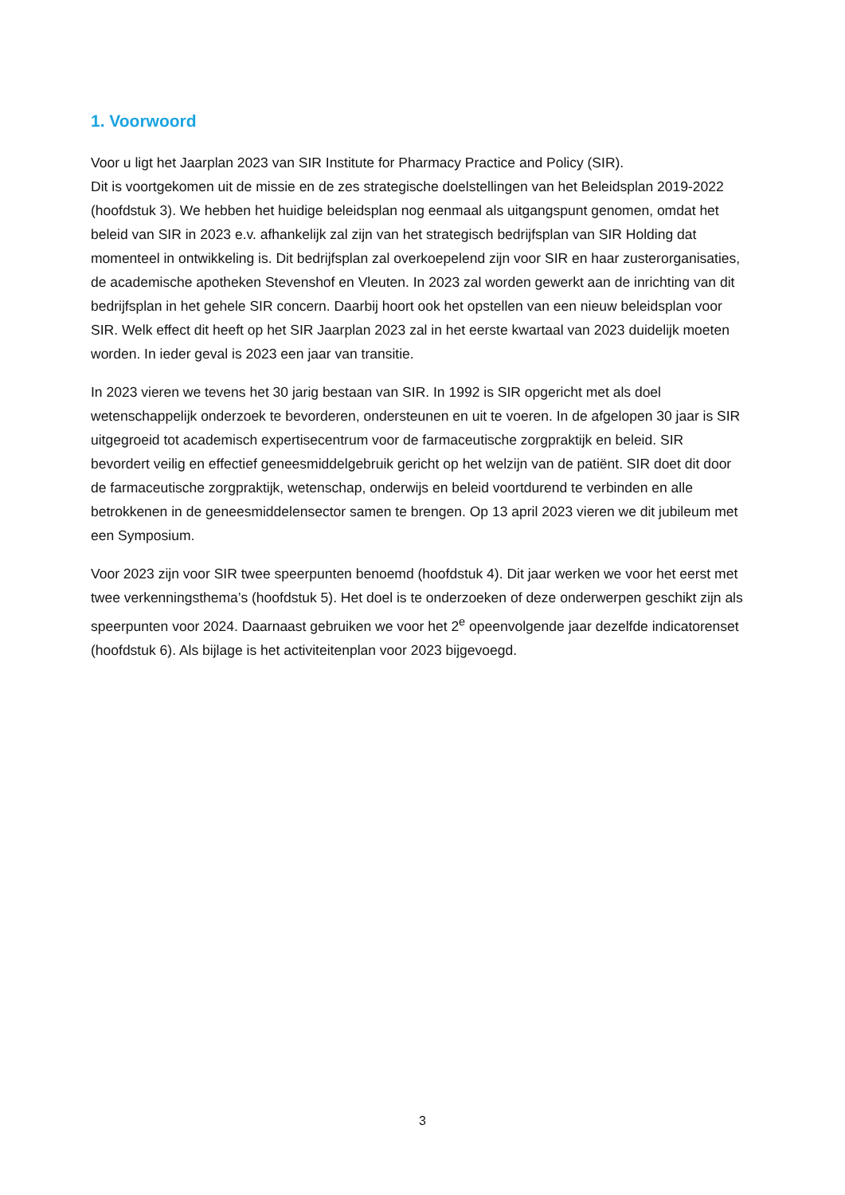1. Voorwoord
Voor u ligt het Jaarplan 2023 van SIR Institute for Pharmacy Practice and Policy (SIR).
Dit is voortgekomen uit de missie en de zes strategische doelstellingen van het Beleidsplan 2019-2022 (hoofdstuk 3). We hebben het huidige beleidsplan nog eenmaal als uitgangspunt genomen, omdat het beleid van SIR in 2023 e.v. afhankelijk zal zijn van het strategisch bedrijfsplan van SIR Holding dat momenteel in ontwikkeling is. Dit bedrijfsplan zal overkoepelend zijn voor SIR en haar zusterorganisaties, de academische apotheken Stevenshof en Vleuten. In 2023 zal worden gewerkt aan de inrichting van dit bedrijfsplan in het gehele SIR concern. Daarbij hoort ook het opstellen van een nieuw beleidsplan voor SIR. Welk effect dit heeft op het SIR Jaarplan 2023 zal in het eerste kwartaal van 2023 duidelijk moeten worden. In ieder geval is 2023 een jaar van transitie.
In 2023 vieren we tevens het 30 jarig bestaan van SIR. In 1992 is SIR opgericht met als doel wetenschappelijk onderzoek te bevorderen, ondersteunen en uit te voeren. In de afgelopen 30 jaar is SIR uitgegroeid tot academisch expertisecentrum voor de farmaceutische zorgpraktijk en beleid. SIR bevordert veilig en effectief geneesmiddelgebruik gericht op het welzijn van de patiënt. SIR doet dit door de farmaceutische zorgpraktijk, wetenschap, onderwijs en beleid voortdurend te verbinden en alle betrokkenen in de geneesmiddelensector samen te brengen. Op 13 april 2023 vieren we dit jubileum met een Symposium.
Voor 2023 zijn voor SIR twee speerpunten benoemd (hoofdstuk 4). Dit jaar werken we voor het eerst met twee verkenningsthema’s (hoofdstuk 5). Het doel is te onderzoeken of deze onderwerpen geschikt zijn als speerpunten voor 2024. Daarnaast gebruiken we voor het 2<sup>e</sup> opeenvolgende jaar dezelfde indicatorenset (hoofdstuk 6). Als bijlage is het activiteitenplan voor 2023 bijgevoegd.
3